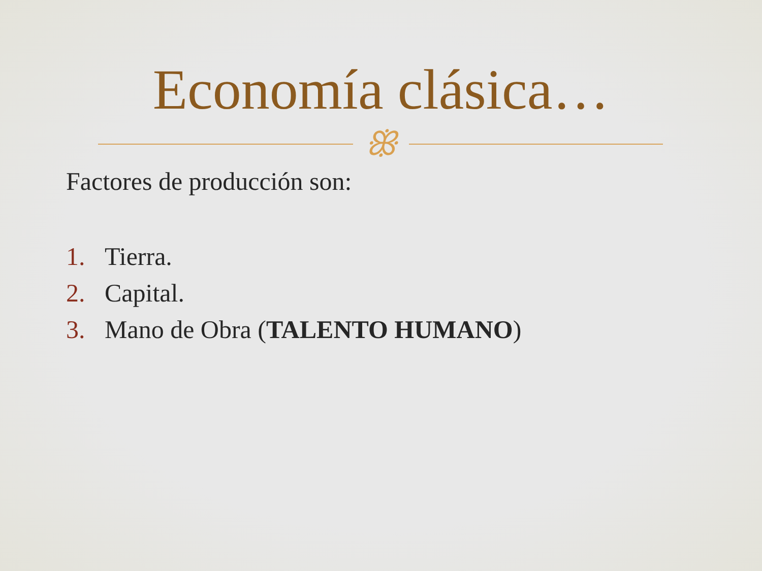Economía clásica…
ꕥ
Factores de producción son:
1. Tierra.
2. Capital.
3. Mano de Obra (TALENTO HUMANO)